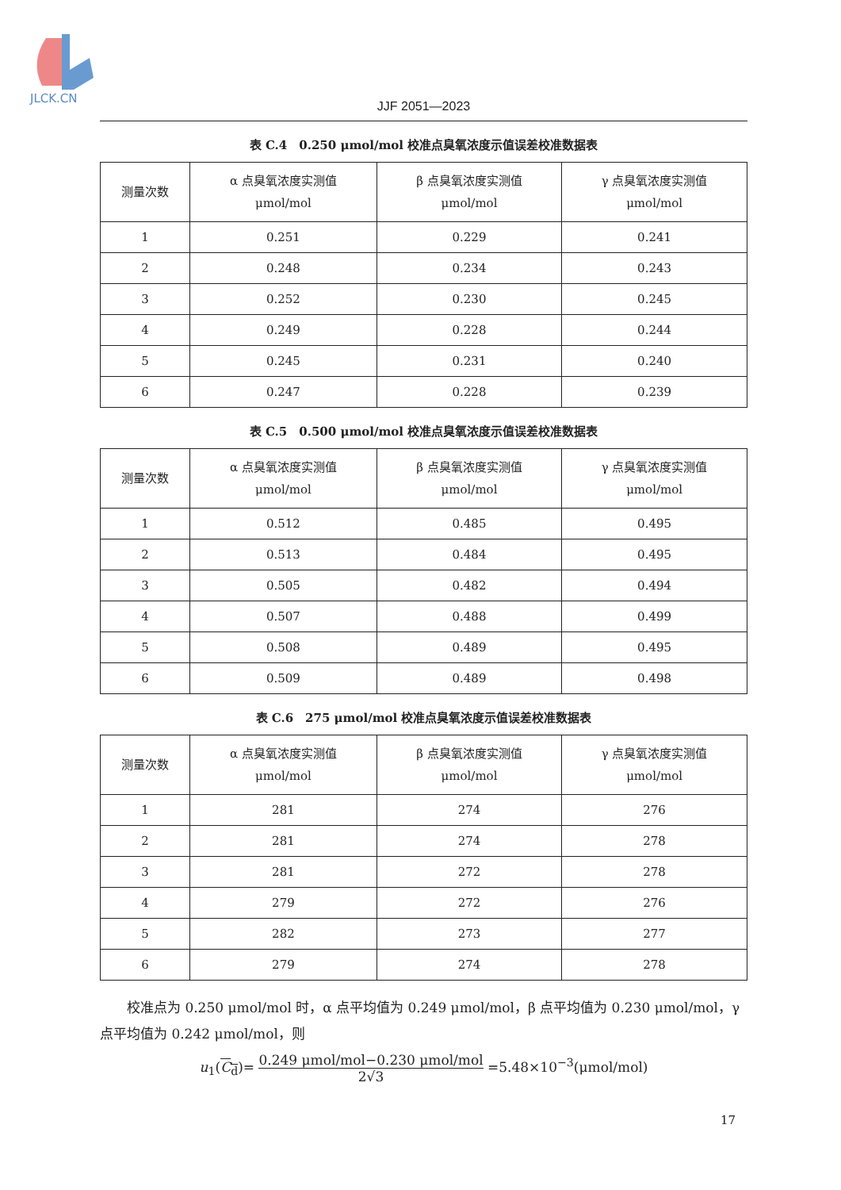JLCK.CN
JJF 2051—2023
表 C.4　0.250 μmol/mol 校准点臭氧浓度示值误差校准数据表
| 测量次数 | α 点臭氧浓度实测值 μmol/mol | β 点臭氧浓度实测值 μmol/mol | γ 点臭氧浓度实测值 μmol/mol |
| --- | --- | --- | --- |
| 1 | 0.251 | 0.229 | 0.241 |
| 2 | 0.248 | 0.234 | 0.243 |
| 3 | 0.252 | 0.230 | 0.245 |
| 4 | 0.249 | 0.228 | 0.244 |
| 5 | 0.245 | 0.231 | 0.240 |
| 6 | 0.247 | 0.228 | 0.239 |
表 C.5　0.500 μmol/mol 校准点臭氧浓度示值误差校准数据表
| 测量次数 | α 点臭氧浓度实测值 μmol/mol | β 点臭氧浓度实测值 μmol/mol | γ 点臭氧浓度实测值 μmol/mol |
| --- | --- | --- | --- |
| 1 | 0.512 | 0.485 | 0.495 |
| 2 | 0.513 | 0.484 | 0.495 |
| 3 | 0.505 | 0.482 | 0.494 |
| 4 | 0.507 | 0.488 | 0.499 |
| 5 | 0.508 | 0.489 | 0.495 |
| 6 | 0.509 | 0.489 | 0.498 |
表 C.6　275 μmol/mol 校准点臭氧浓度示值误差校准数据表
| 测量次数 | α 点臭氧浓度实测值 μmol/mol | β 点臭氧浓度实测值 μmol/mol | γ 点臭氧浓度实测值 μmol/mol |
| --- | --- | --- | --- |
| 1 | 281 | 274 | 276 |
| 2 | 281 | 274 | 278 |
| 3 | 281 | 272 | 278 |
| 4 | 279 | 272 | 276 |
| 5 | 282 | 273 | 277 |
| 6 | 279 | 274 | 278 |
校准点为 0.250 μmol/mol 时，α 点平均值为 0.249 μmol/mol，β 点平均值为 0.230 μmol/mol，γ 点平均值为 0.242 μmol/mol，则
u<sub>1</sub>(C<sub>d</sub>)= 0.249 μmol/mol−0.230 μmol/mol 2√3 =5.48×10<sup>−3</sup>(μmol/mol)
17